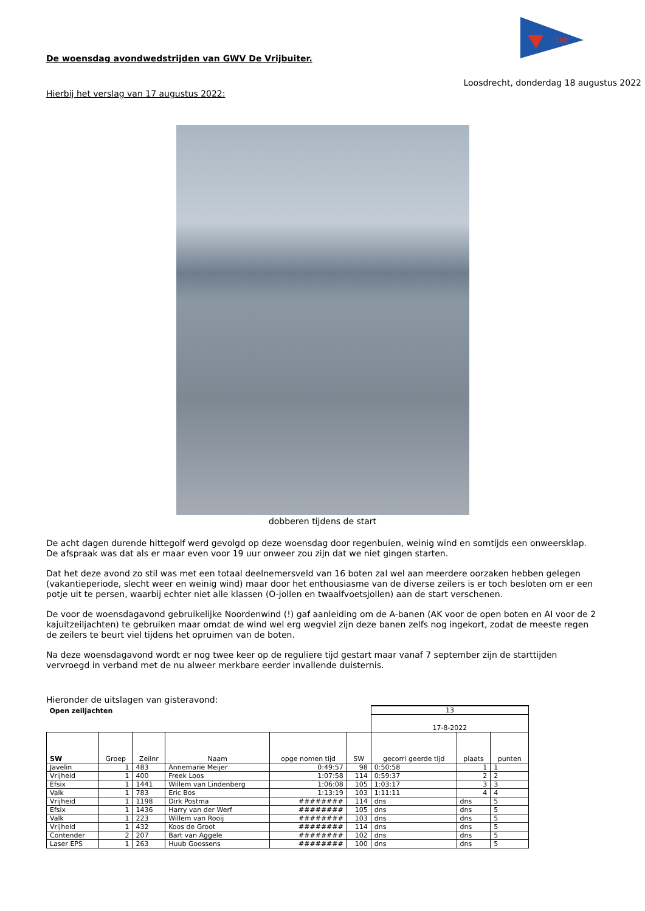100
De woensdag avondwedstrijden van GWV De Vrijbuiter.
Loosdrecht, donderdag 18 augustus 2022
Hierbij het verslag van 17 augustus 2022:
dobberen tijdens de start
De acht dagen durende hittegolf werd gevolgd op deze woensdag door regenbuien, weinig wind en somtijds een onweersklap. De afspraak was dat als er maar even voor 19 uur onweer zou zijn dat we niet gingen starten.
Dat het deze avond zo stil was met een totaal deelnemersveld van 16 boten zal wel aan meerdere oorzaken hebben gelegen (vakantieperiode, slecht weer en weinig wind) maar door het enthousiasme van de diverse zeilers is er toch besloten om er een potje uit te persen, waarbij echter niet alle klassen (O-jollen en twaalfvoetsjollen) aan de start verschenen.
De voor de woensdagavond gebruikelijke Noordenwind (!) gaf aanleiding om de A-banen (AK voor de open boten en AI voor de 2 kajuitzeiljachten) te gebruiken maar omdat de wind wel erg wegviel zijn deze banen zelfs nog ingekort, zodat de meeste regen de zeilers te beurt viel tijdens het opruimen van de boten.
Na deze woensdagavond wordt er nog twee keer op de reguliere tijd gestart maar vanaf 7 september zijn de starttijden vervroegd in verband met de nu alweer merkbare eerder invallende duisternis.
Hieronder de uitslagen van gisteravond:
| Open zeiljachten | | | | | | 13 | | |
| | | | | | | 17-8-2022 | | |
| SW | Groep | Zeilnr | Naam | opge nomen tijd | SW | gecorri geerde tijd | plaats | punten |
| Javelin | 1 | 483 | Annemarie Meijer | 0:49:57 | 98 | 0:50:58 | 1 | 1 |
| Vrijheid | 1 | 400 | Freek Loos | 1:07:58 | 114 | 0:59:37 | 2 | 2 |
| Efsix | 1 | 1441 | Willem van Lindenberg | 1:06:08 | 105 | 1:03:17 | 3 | 3 |
| Valk | 1 | 783 | Eric Bos | 1:13:19 | 103 | 1:11:11 | 4 | 4 |
| Vrijheid | 1 | 1198 | Dirk Postma | ######## | 114 | dns | dns | 5 |
| Efsix | 1 | 1436 | Harry van der Werf | ######## | 105 | dns | dns | 5 |
| Valk | 1 | 223 | Willem van Rooij | ######## | 103 | dns | dns | 5 |
| Vrijheid | 1 | 432 | Koos de Groot | ######## | 114 | dns | dns | 5 |
| Contender | 2 | 207 | Bart van Aggele | ######## | 102 | dns | dns | 5 |
| Laser EPS | 1 | 263 | Huub Goossens | ######## | 100 | dns | dns | 5 |